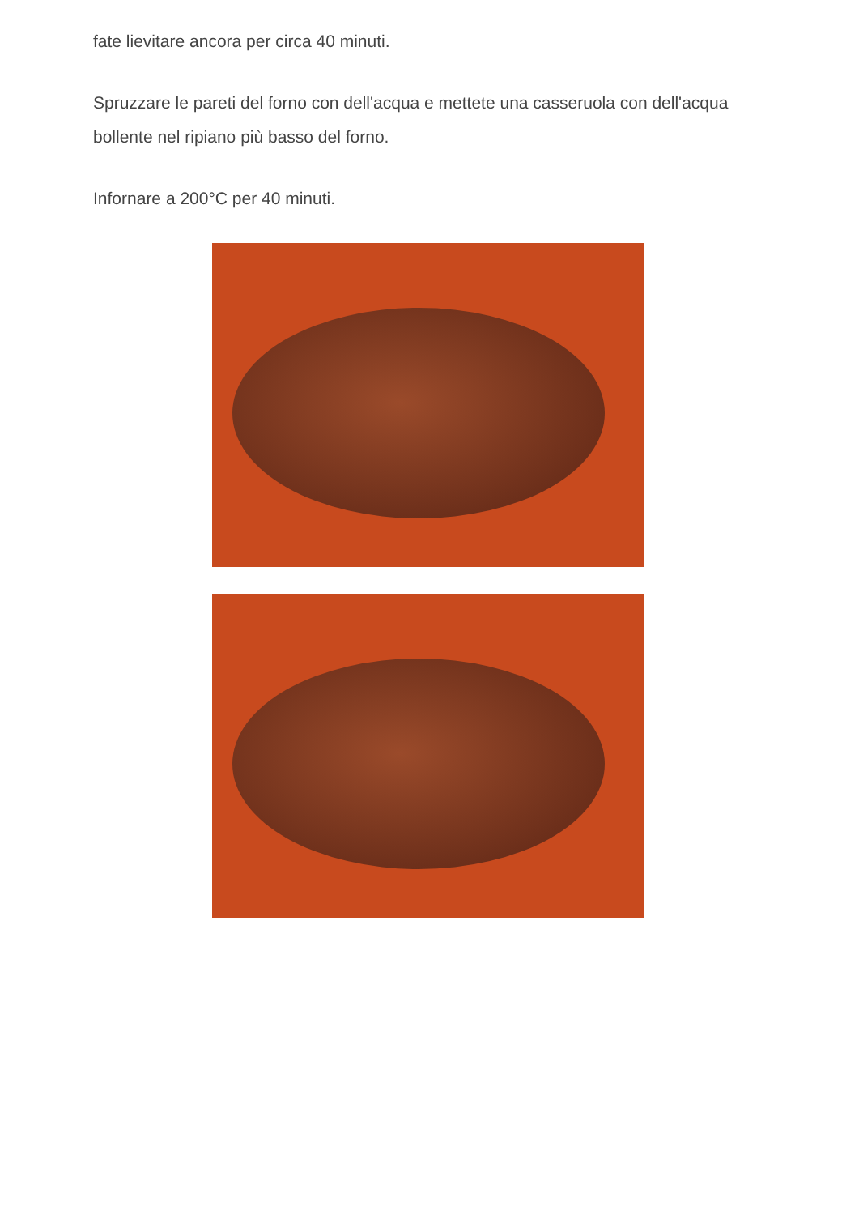fate lievitare ancora per circa 40 minuti.
Spruzzare le pareti del forno con dell'acqua e mettete una casseruola con dell'acqua bollente nel ripiano più basso del forno.
Infornare a 200°C per 40 minuti.